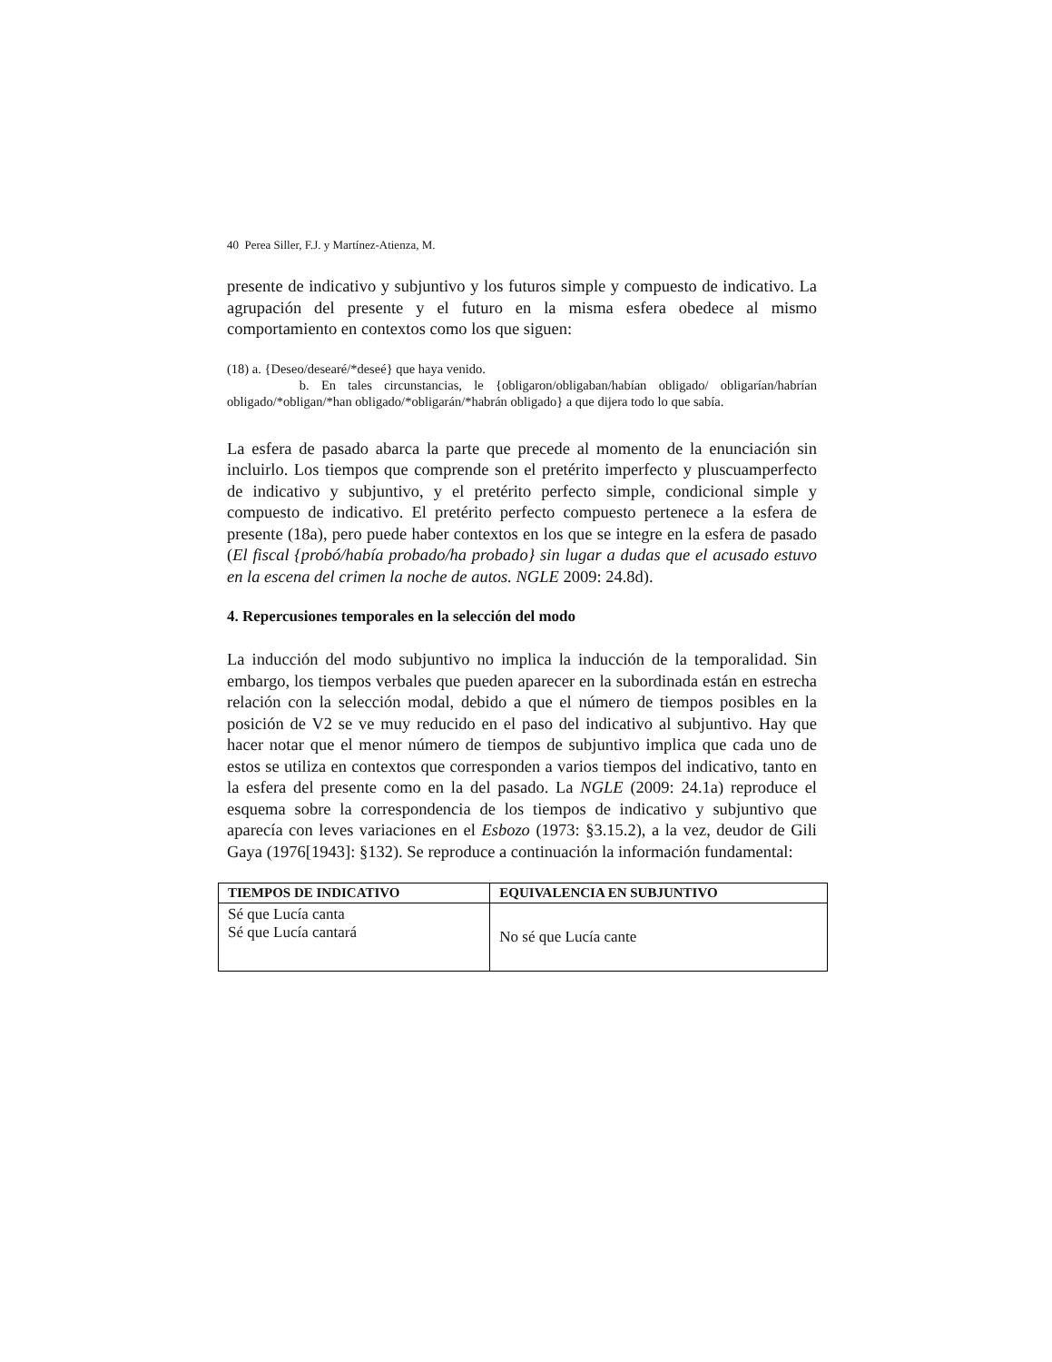40 Perea Siller, F.J. y Martínez-Atienza, M.
presente de indicativo y subjuntivo y los futuros simple y compuesto de indicativo. La agrupación del presente y el futuro en la misma esfera obedece al mismo comportamiento en contextos como los que siguen:
(18) a. {Deseo/desearé/*deseé} que haya venido.
b. En tales circunstancias, le {obligaron/obligaban/habían obligado/ obligarían/habrían obligado/*obligan/*han obligado/*obligarán/*habrán obligado} a que dijera todo lo que sabía.
La esfera de pasado abarca la parte que precede al momento de la enunciación sin incluirlo. Los tiempos que comprende son el pretérito imperfecto y pluscuamperfecto de indicativo y subjuntivo, y el pretérito perfecto simple, condicional simple y compuesto de indicativo. El pretérito perfecto compuesto pertenece a la esfera de presente (18a), pero puede haber contextos en los que se integre en la esfera de pasado (El fiscal {probó/había probado/ha probado} sin lugar a dudas que el acusado estuvo en la escena del crimen la noche de autos. NGLE 2009: 24.8d).
4. Repercusiones temporales en la selección del modo
La inducción del modo subjuntivo no implica la inducción de la temporalidad. Sin embargo, los tiempos verbales que pueden aparecer en la subordinada están en estrecha relación con la selección modal, debido a que el número de tiempos posibles en la posición de V2 se ve muy reducido en el paso del indicativo al subjuntivo. Hay que hacer notar que el menor número de tiempos de subjuntivo implica que cada uno de estos se utiliza en contextos que corresponden a varios tiempos del indicativo, tanto en la esfera del presente como en la del pasado. La NGLE (2009: 24.1a) reproduce el esquema sobre la correspondencia de los tiempos de indicativo y subjuntivo que aparecía con leves variaciones en el Esbozo (1973: §3.15.2), a la vez, deudor de Gili Gaya (1976[1943]: §132). Se reproduce a continuación la información fundamental:
| TIEMPOS DE INDICATIVO | EQUIVALENCIA EN SUBJUNTIVO |
| --- | --- |
| Sé que Lucía canta Sé que Lucía cantará | No sé que Lucía cante |